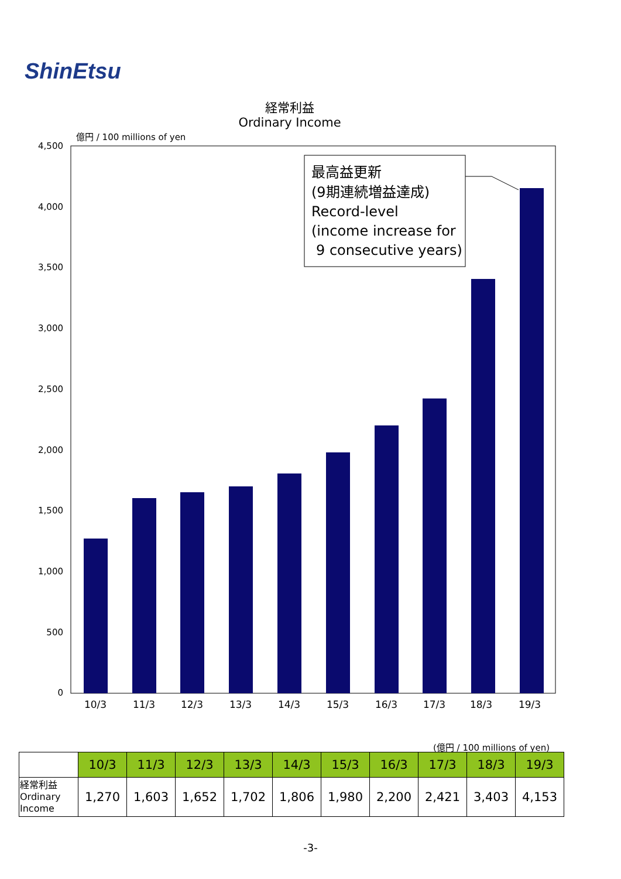ShinEtsu
経常利益
Ordinary Income
億円 / 100 millions of yen
4,500
4,000
3,500
3,000
2,500
2,000
1,500
1,000
500
0
10/3
11/3
12/3
13/3
14/3
15/3
16/3
17/3
18/3
19/3
最高益更新
(9期連続増益達成)
Record-level
(income increase for
9 consecutive years)
(億円 / 100 millions of yen)
| | 10/3 | 11/3 | 12/3 | 13/3 | 14/3 | 15/3 | 16/3 | 17/3 | 18/3 | 19/3 |
| 経常利益 Ordinary Income | 1,270 | 1,603 | 1,652 | 1,702 | 1,806 | 1,980 | 2,200 | 2,421 | 3,403 | 4,153 |
-3-